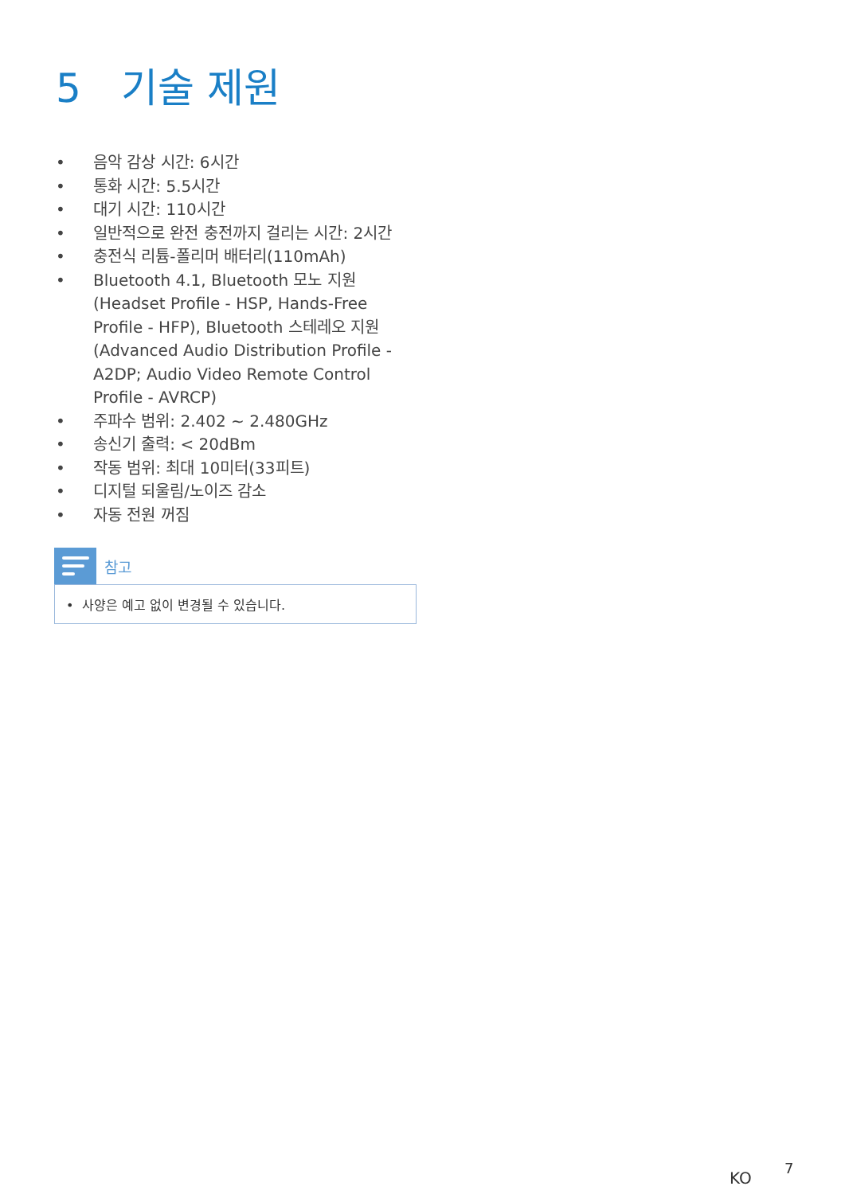5 기술 제원
• 음악 감상 시간: 6시간
• 통화 시간: 5.5시간
• 대기 시간: 110시간
• 일반적으로 완전 충전까지 걸리는 시간: 2시간
• 충전식 리튬-폴리머 배터리(110mAh)
• Bluetooth 4.1, Bluetooth 모노 지원 (Headset Profile - HSP, Hands-Free Profile - HFP), Bluetooth 스테레오 지원(Advanced Audio Distribution Profile - A2DP; Audio Video Remote Control Profile - AVRCP)
• 주파수 범위: 2.402 ~ 2.480GHz
• 송신기 출력: < 20dBm
• 작동 범위: 최대 10미터(33피트)
• 디지털 되울림/노이즈 감소
• 자동 전원 꺼짐
참고
• 사양은 예고 없이 변경될 수 있습니다.
KO
7